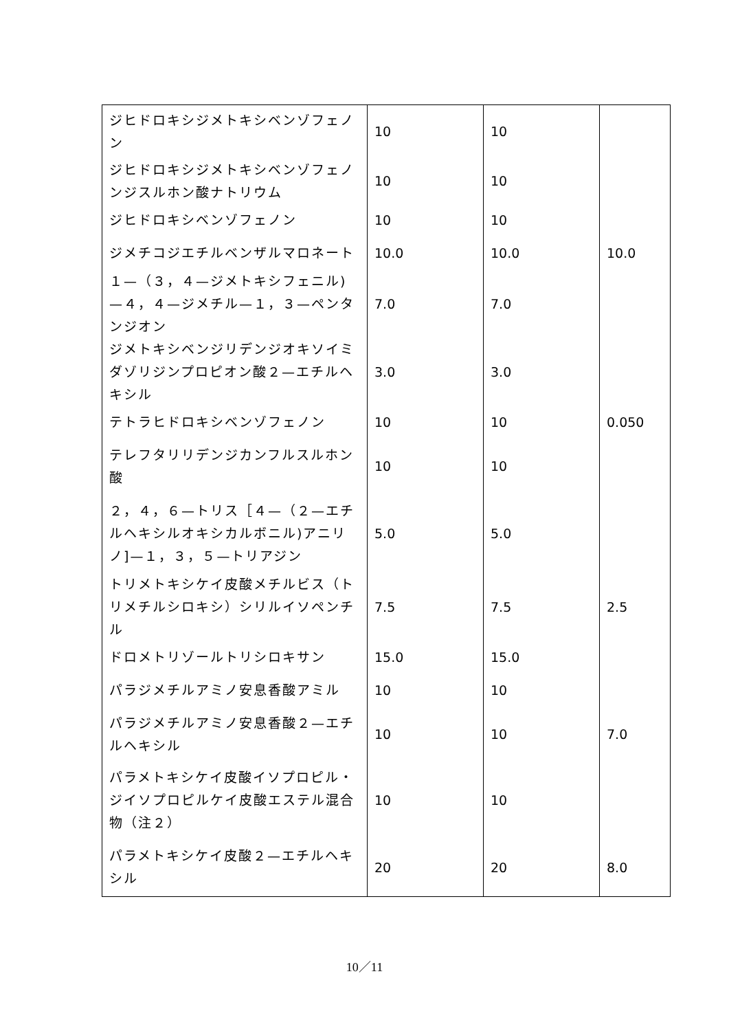| ジヒドロキシジメトキシベンゾフェノン | 10 | 10 | |
| ジヒドロキシジメトキシベンゾフェノンジスルホン酸ナトリウム | 10 | 10 | |
| ジヒドロキシベンゾフェノン | 10 | 10 | |
| ジメチコジエチルベンザルマロネート | 10.0 | 10.0 | 10.0 |
| １—（３，４—ジメトキシフェニル)—４，４—ジメチル—１，３—ペンタンジオン | 7.0 | 7.0 | |
| ジメトキシベンジリデンジオキソイミダゾリジンプロピオン酸２—エチルヘキシル | 3.0 | 3.0 | |
| テトラヒドロキシベンゾフェノン | 10 | 10 | 0.050 |
| テレフタリリデンジカンフルスルホン酸 | 10 | 10 | |
| ２，４，６—トリス［４—（２—エチルヘキシルオキシカルボニル)アニリノ]—１，３，５—トリアジン | 5.0 | 5.0 | |
| トリメトキシケイ皮酸メチルビス（トリメチルシロキシ）シリルイソペンチル | 7.5 | 7.5 | 2.5 |
| ドロメトリゾールトリシロキサン | 15.0 | 15.0 | |
| パラジメチルアミノ安息香酸アミル | 10 | 10 | |
| パラジメチルアミノ安息香酸２—エチルヘキシル | 10 | 10 | 7.0 |
| パラメトキシケイ皮酸イソプロピル・ジイソプロピルケイ皮酸エステル混合物（注２） | 10 | 10 | |
| パラメトキシケイ皮酸２—エチルヘキシル | 20 | 20 | 8.0 |
10／11